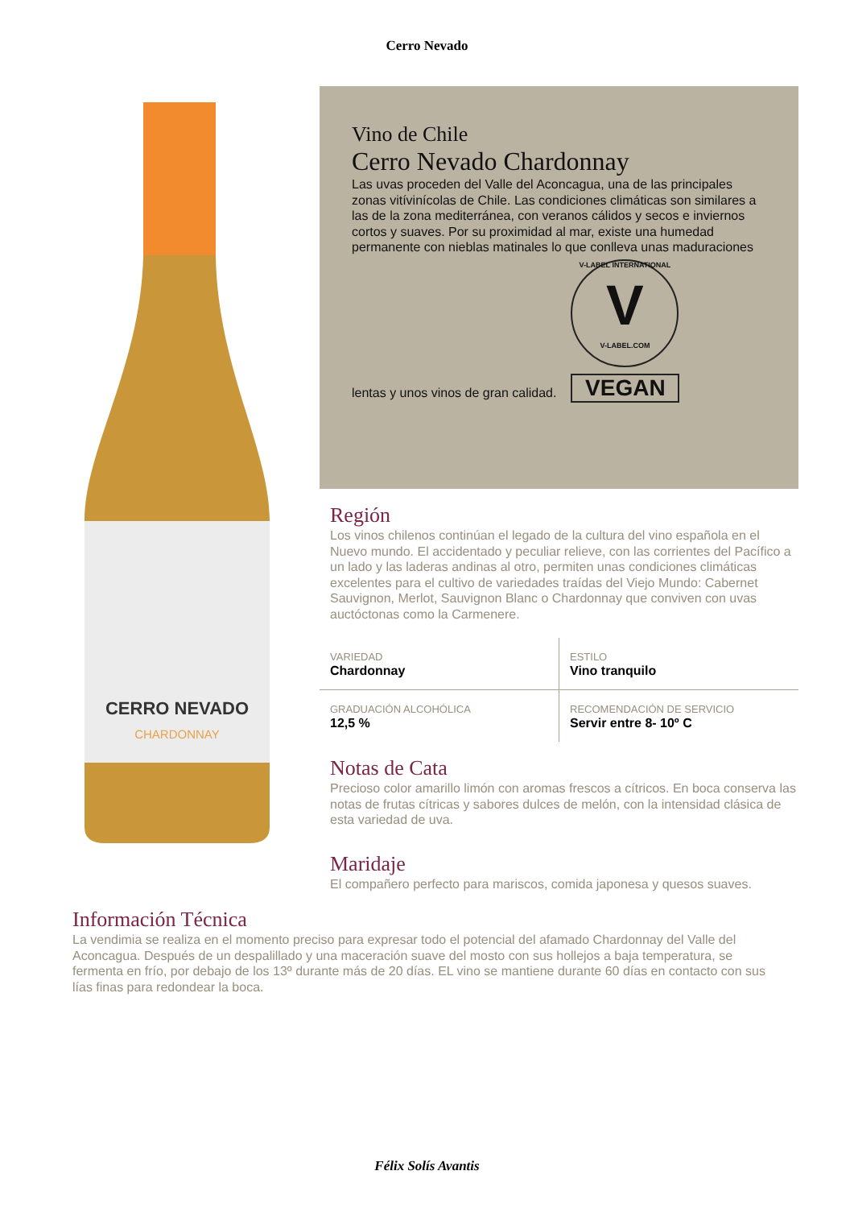Cerro Nevado
CERRO NEVADO
CHARDONNAY
Vino de Chile
Cerro Nevado Chardonnay
Las uvas proceden del Valle del Aconcagua, una de las principales zonas vitívinícolas de Chile. Las condiciones climáticas son similares a las de la zona mediterránea, con veranos cálidos y secos e inviernos cortos y suaves. Por su proximidad al mar, existe una humedad permanente con nieblas matinales lo que conlleva unas maduraciones
lentas y unos vinos de gran calidad.
V-LABEL INTERNATIONAL
V
V-LABEL.COM
VEGAN
Región
Los vinos chilenos continúan el legado de la cultura del vino española en el Nuevo mundo. El accidentado y peculiar relieve, con las corrientes del Pacífico a un lado y las laderas andinas al otro, permiten unas condiciones climáticas excelentes para el cultivo de variedades traídas del Viejo Mundo: Cabernet Sauvignon, Merlot, Sauvignon Blanc o Chardonnay que conviven con uvas auctóctonas como la Carmenere.
| VARIEDAD Chardonnay | ESTILO Vino tranquilo |
| GRADUACIÓN ALCOHÓLICA 12,5 % | RECOMENDACIÓN DE SERVICIO Servir entre 8- 10º C |
Notas de Cata
Precioso color amarillo limón con aromas frescos a cítricos. En boca conserva las notas de frutas cítricas y sabores dulces de melón, con la intensidad clásica de esta variedad de uva.
Maridaje
El compañero perfecto para mariscos, comida japonesa y quesos suaves.
Información Técnica
La vendimia se realiza en el momento preciso para expresar todo el potencial del afamado Chardonnay del Valle del Aconcagua. Después de un despalillado y una maceración suave del mosto con sus hollejos a baja temperatura, se fermenta en frío, por debajo de los 13º durante más de 20 días. EL vino se mantiene durante 60 días en contacto con sus lías finas para redondear la boca.
Félix Solís Avantis